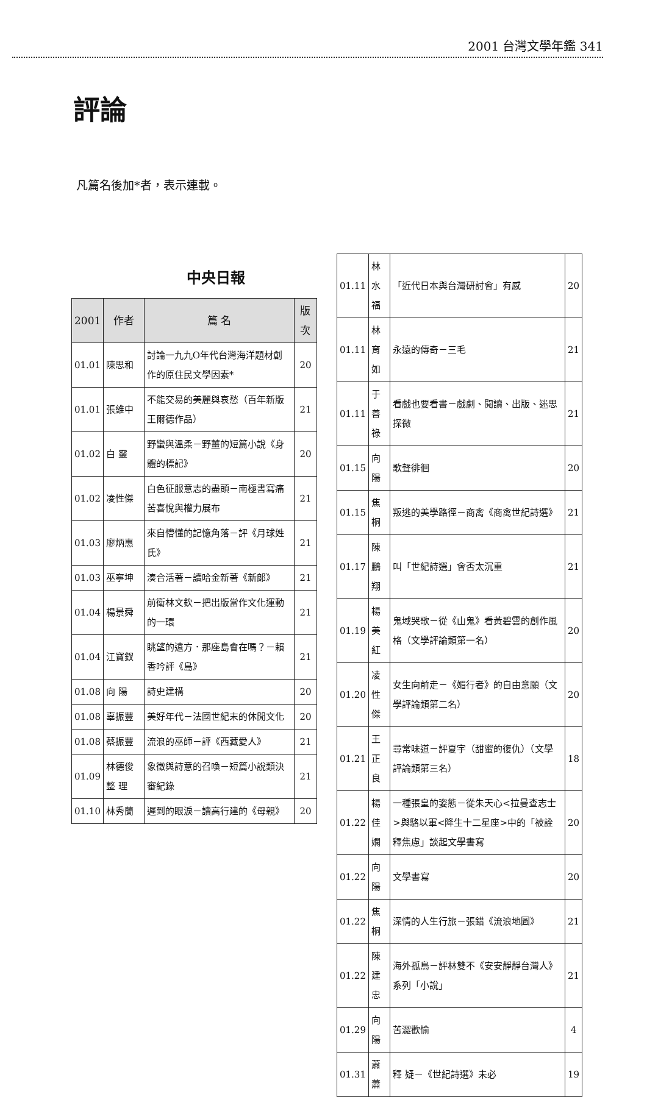2001 台灣文學年鑑 341
評論
凡篇名後加*者，表示連載。
中央日報
| 2001 | 作者 | 篇 名 | 版次 |
| --- | --- | --- | --- |
| 01.01 | 陳思和 | 討論一九九O年代台灣海洋題材創作的原住民文學因素* | 20 |
| 01.01 | 張維中 | 不能交易的美麗與哀愁（百年新版王爾德作品） | 21 |
| 01.02 | 白 靈 | 野蠻與溫柔－野薑的短篇小說《身體的標記》 | 20 |
| 01.02 | 凌性傑 | 白色征服意志的盡頭－南極書寫痛苦喜悅與權力展布 | 21 |
| 01.03 | 廖炳惠 | 來自懵懂的記憶角落－評《月球姓氏》 | 21 |
| 01.03 | 巫寧坤 | 湊合活著－讀哈金新著《新郎》 | 21 |
| 01.04 | 楊景舜 | 前衛林文欽－把出版當作文化運動的一環 | 21 |
| 01.04 | 江寶釵 | 眺望的遠方．那座島會在嗎？－賴香吟評《島》 | 21 |
| 01.08 | 向 陽 | 詩史建構 | 20 |
| 01.08 | 辜振豐 | 美好年代－法國世紀末的休閒文化 | 20 |
| 01.08 | 蔡振豐 | 流浪的巫師－評《西藏愛人》 | 21 |
| 01.09 | 林德俊 整 理 | 象徵與詩意的召喚－短篇小說類決審紀錄 | 21 |
| 01.10 | 林秀蘭 | 遲到的眼淚－讀高行建的《母親》 | 20 |
| 01.11 | 林水福 | 「近代日本與台灣研討會」有感 | 20 |
| 01.11 | 林育如 | 永遠的傳奇－三毛 | 21 |
| 01.11 | 于善祿 | 看戲也要看書－戲劇、閱讀、出版、迷思探微 | 21 |
| 01.15 | 向 陽 | 歌聲徘徊 | 20 |
| 01.15 | 焦 桐 | 叛逃的美學路徑－商禽《商禽世紀詩選》 | 21 |
| 01.17 | 陳鵬翔 | 叫「世紀詩選」會否太沉重 | 21 |
| 01.19 | 楊美紅 | 鬼域哭歌－從《山鬼》看黃碧雲的創作風格（文學評論類第一名） | 20 |
| 01.20 | 凌性傑 | 女生向前走－《媚行者》的自由意願（文學評論類第二名） | 20 |
| 01.21 | 王正良 | 尋常味道－評夏宇（甜蜜的復仇）（文學評論類第三名） | 18 |
| 01.22 | 楊佳嫻 | 一種張皇的姿態－從朱天心<拉曼查志士>與駱以軍<降生十二星座>中的「被詮釋焦慮」談起文學書寫 | 20 |
| 01.22 | 向 陽 | 文學書寫 | 20 |
| 01.22 | 焦 桐 | 深情的人生行旅－張錯《流浪地圖》 | 21 |
| 01.22 | 陳建忠 | 海外孤鳥－評林雙不《安安靜靜台灣人》系列「小說」 | 21 |
| 01.29 | 向 陽 | 苦澀歡愉 | 4 |
| 01.31 | 蕭 蕭 | 釋 疑－《世紀詩選》未必 | 19 |